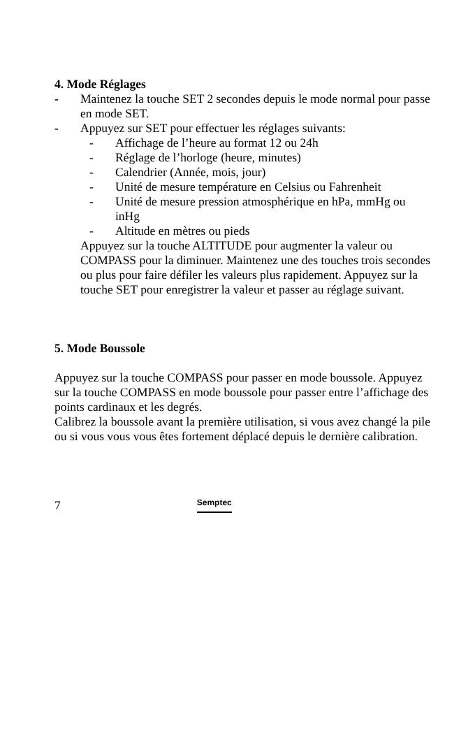4. Mode Réglages
- Maintenez la touche SET 2 secondes depuis le mode normal pour passe en mode SET.
- Appuyez sur SET pour effectuer les réglages suivants:
- Affichage de l’heure au format 12 ou 24h
- Réglage de l’horloge (heure, minutes)
- Calendrier (Année, mois, jour)
- Unité de mesure température en Celsius ou Fahrenheit
- Unité de mesure pression atmosphérique en hPa, mmHg ou inHg
- Altitude en mètres ou pieds
Appuyez sur la touche ALTITUDE pour augmenter la valeur ou COMPASS pour la diminuer. Maintenez une des touches trois secondes ou plus pour faire défiler les valeurs plus rapidement. Appuyez sur la touche SET pour enregistrer la valeur et passer au réglage suivant.
5. Mode Boussole
Appuyez sur la touche COMPASS pour passer en mode boussole. Appuyez sur la touche COMPASS en mode boussole pour passer entre l’affichage des points cardinaux et les degrés.
Calibrez la boussole avant la première utilisation, si vous avez changé la pile ou si vous vous vous êtes fortement déplacé depuis le dernière calibration.
7 Semptec